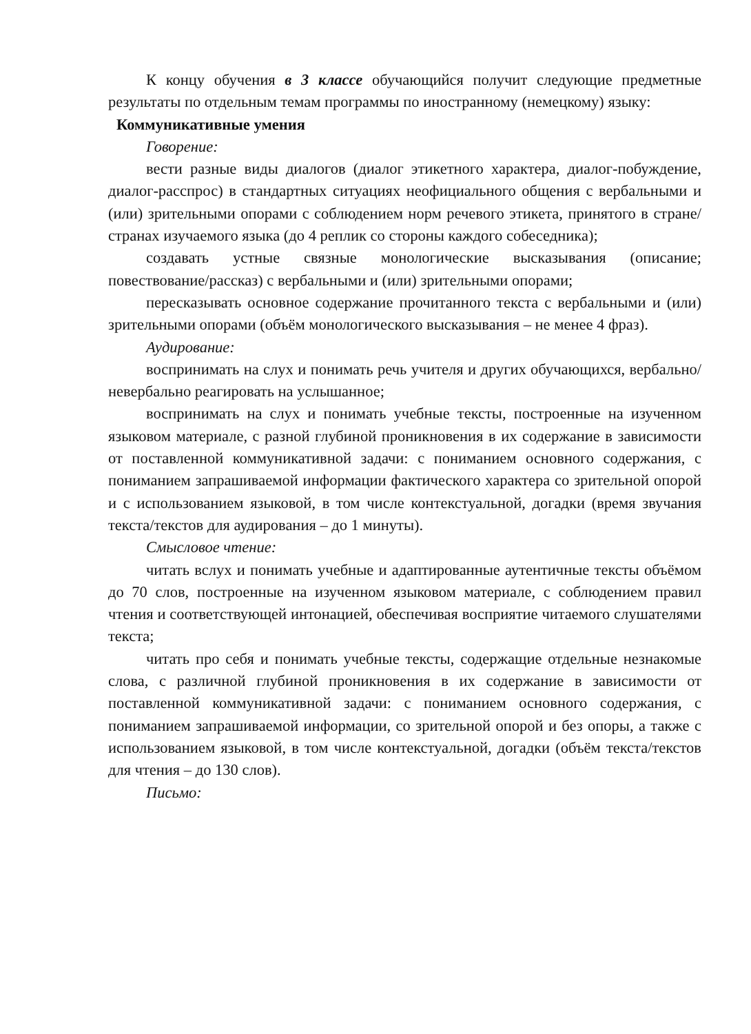К концу обучения в 3 классе обучающийся получит следующие предметные результаты по отдельным темам программы по иностранному (немецкому) языку:
Коммуникативные умения
Говорение:
вести разные виды диалогов (диалог этикетного характера, диалог-побуждение, диалог-расспрос) в стандартных ситуациях неофициального общения с вербальными и (или) зрительными опорами с соблюдением норм речевого этикета, принятого в стране/странах изучаемого языка (до 4 реплик со стороны каждого собеседника);
создавать устные связные монологические высказывания (описание; повествование/рассказ) с вербальными и (или) зрительными опорами;
пересказывать основное содержание прочитанного текста с вербальными и (или) зрительными опорами (объём монологического высказывания – не менее 4 фраз).
Аудирование:
воспринимать на слух и понимать речь учителя и других обучающихся, вербально/невербально реагировать на услышанное;
воспринимать на слух и понимать учебные тексты, построенные на изученном языковом материале, с разной глубиной проникновения в их содержание в зависимости от поставленной коммуникативной задачи: с пониманием основного содержания, с пониманием запрашиваемой информации фактического характера со зрительной опорой и с использованием языковой, в том числе контекстуальной, догадки (время звучания текста/текстов для аудирования – до 1 минуты).
Смысловое чтение:
читать вслух и понимать учебные и адаптированные аутентичные тексты объёмом до 70 слов, построенные на изученном языковом материале, с соблюдением правил чтения и соответствующей интонацией, обеспечивая восприятие читаемого слушателями текста;
читать про себя и понимать учебные тексты, содержащие отдельные незнакомые слова, с различной глубиной проникновения в их содержание в зависимости от поставленной коммуникативной задачи: с пониманием основного содержания, с пониманием запрашиваемой информации, со зрительной опорой и без опоры, а также с использованием языковой, в том числе контекстуальной, догадки (объём текста/текстов для чтения – до 130 слов).
Письмо: